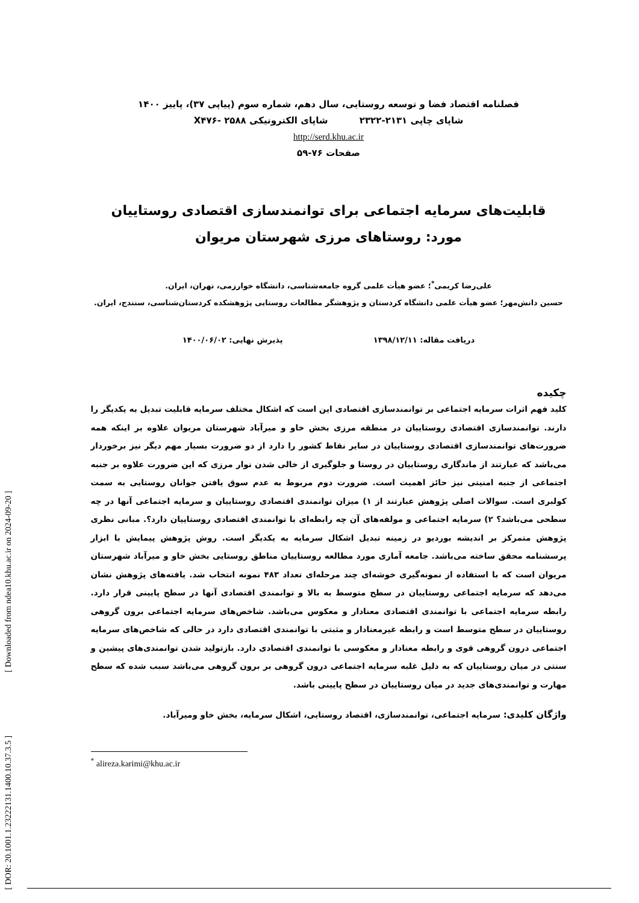[ DOR: 20.1001.1.23222131.1400.10.37.3.5 ] [ Downloaded from ndea10.khu.ac.ir on 2024-09-20 ]
فصلنامه اقتصاد فضا و توسعه روستایی، سال دهم، شماره سوم (پیاپی ۳۷)، پاییز ۱۴۰۰
شاپای چاپی ۲۱۳۱-۲۳۲۲ شاپای الکترونیکی X۴۷۶- ۲۵۸۸
http://serd.khu.ac.ir
صفحات ۷۶-۵۹
قابلیت‌های سرمایه اجتماعی برای توانمندسازی اقتصادی روستاییان
مورد: روستاهای مرزی شهرستان مریوان
علی‌رضا کریمی<sup>*</sup>؛ عضو هیأت علمی گروه جامعه‌شناسی، دانشگاه خوارزمی، تهران، ایران.
حسین دانش‌مهر؛ عضو هیأت علمی دانشگاه کردستان و پژوهشگر مطالعات روستایی پژوهشکده کردستان‌شناسی، سنندج، ایران.
دریافت مقاله: ۱۳۹۸/۱۲/۱۱ پذیرش نهایی: ۱۴۰۰/۰۶/۰۲
چکیده
کلید فهم اثرات سرمایه اجتماعی بر توانمندسازی اقتصادی این است که اشکال مختلف سرمایه قابلیت تبدیل به یکدیگر را دارند. توانمندسازی اقتصادی روستاییان در منطقه مرزی بخش خاو و میرآباد شهرستان مریوان علاوه بر اینکه همه ضرورت‌های توانمندسازی اقتصادی روستاییان در سایر نقاط کشور را دارد از دو ضرورت بسیار مهم دیگر نیز برخوردار می‌باشد که عبارتند از ماندگاری روستاییان در روستا و جلوگیری از خالی شدن نوار مرزی که این ضرورت علاوه بر جنبه اجتماعی از جنبه امنیتی نیز حائز اهمیت است. ضرورت دوم مربوط به عدم سوق یافتن جوانان روستایی به سمت کولبری است. سوالات اصلی پژوهش عبارتند از ۱) میزان توانمندی اقتصادی روستاییان و سرمایه اجتماعی آنها در چه سطحی می‌باشد؟ ۲) سرمایه اجتماعی و مولفه‌های آن چه رابطه‌ای با توانمندی اقتصادی روستاییان دارد؟. مبانی نظری پژوهش متمرکز بر اندیشه بوردیو در زمینه تبدیل اشکال سرمایه به یکدیگر است. روش پژوهش پیمایش با ابزار پرسشنامه محقق ساخته می‌باشد. جامعه آماری مورد مطالعه روستاییان مناطق روستایی بخش خاو و میرآباد شهرستان مریوان است که با استفاده از نمونه‌گیری خوشه‌ای چند مرحله‌ای تعداد ۴۸۳ نمونه انتخاب شد. یافته‌های پژوهش نشان می‌دهد که سرمایه اجتماعی روستاییان در سطح متوسط به بالا و توانمندی اقتصادی آنها در سطح پایینی قرار دارد. رابطه سرمایه اجتماعی با توانمندی اقتصادی معنادار و معکوس می‌باشد. شاخص‌های سرمایه اجتماعی برون گروهی روستاییان در سطح متوسط است و رابطه غیرمعنادار و مثبتی با توانمندی اقتصادی دارد در حالی که شاخص‌های سرمایه اجتماعی درون گروهی قوی و رابطه معنادار و معکوسی با توانمندی اقتصادی دارد. بازتولید شدن توانمندی‌های پیشین و سنتی در میان روستاییان که به دلیل غلبه سرمایه اجتماعی درون گروهی بر برون گروهی می‌باشد سبب شده که سطح مهارت و توانمندی‌های جدید در میان روستاییان در سطح پایینی باشد.
واژگان کلیدی: سرمایه اجتماعی، توانمندسازی، اقتصاد روستایی، اشکال سرمایه، بخش خاو ومیرآباد.
<sup>*</sup> alireza.karimi@khu.ac.ir